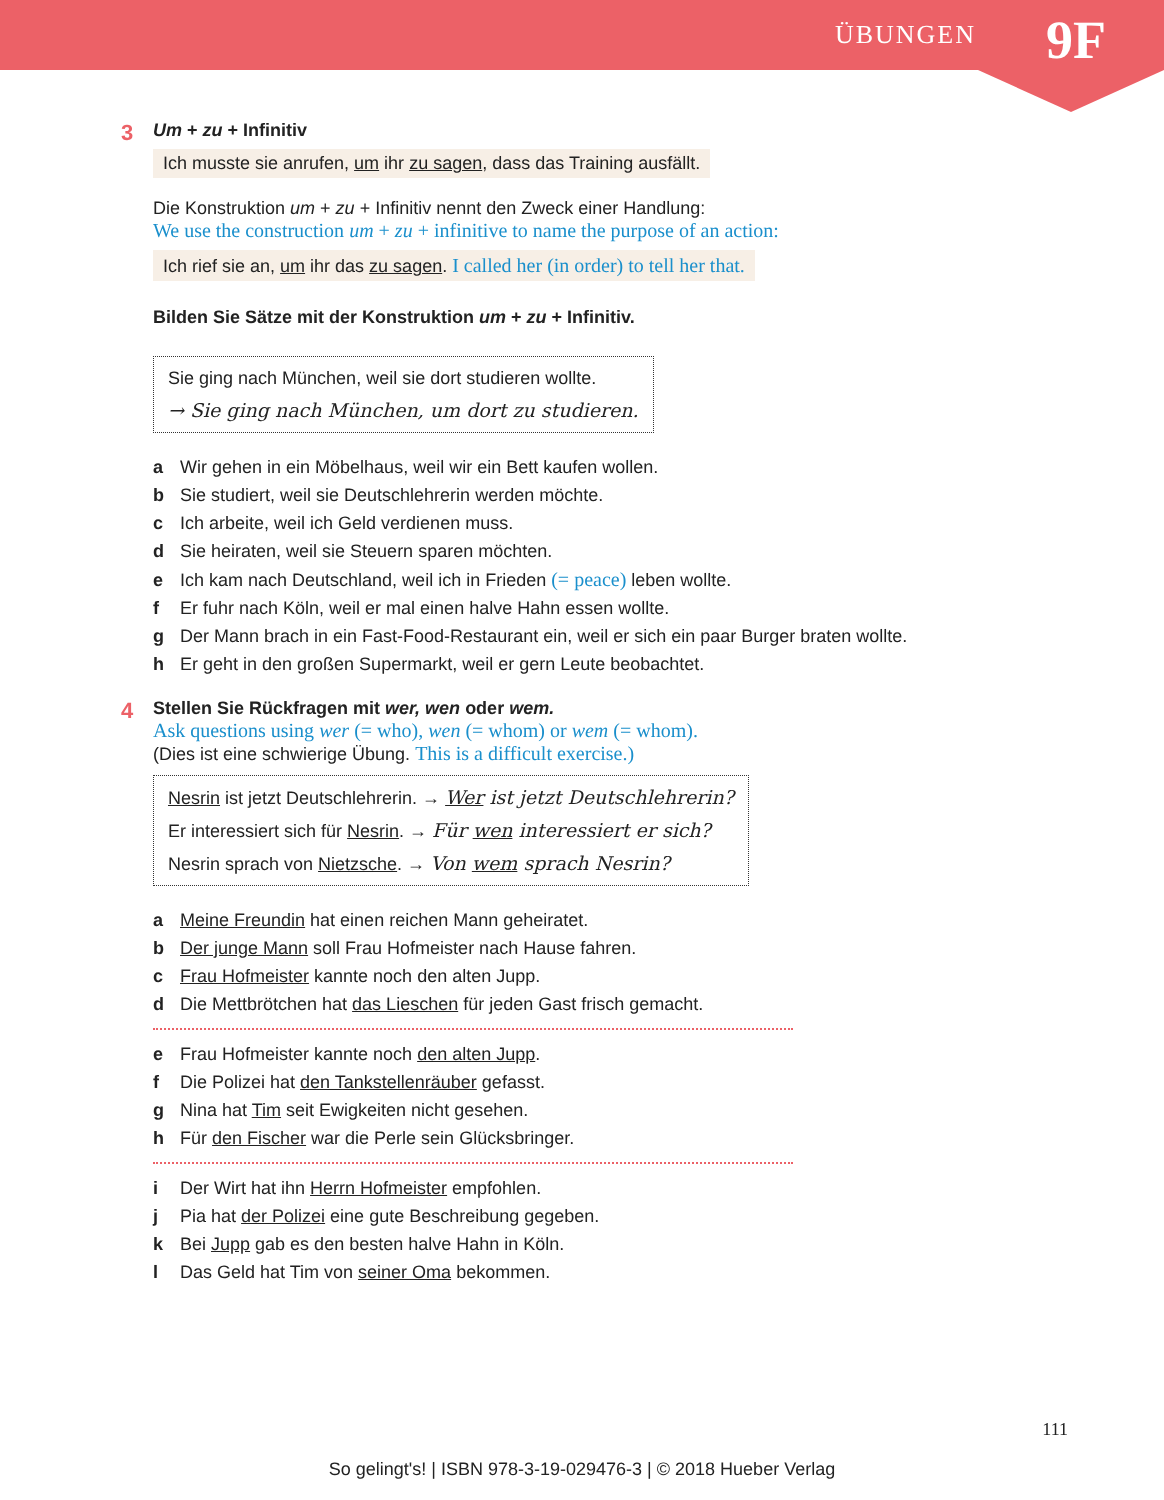ÜBUNGEN 9F
3 Um + zu + Infinitiv
Ich musste sie anrufen, um ihr zu sagen, dass das Training ausfällt.
Die Konstruktion um + zu + Infinitiv nennt den Zweck einer Handlung:
We use the construction um + zu + infinitive to name the purpose of an action:
Ich rief sie an, um ihr das zu sagen. I called her (in order) to tell her that.
Bilden Sie Sätze mit der Konstruktion um + zu + Infinitiv.
Sie ging nach München, weil sie dort studieren wollte.
→ Sie ging nach München, um dort zu studieren.
a Wir gehen in ein Möbelhaus, weil wir ein Bett kaufen wollen.
b Sie studiert, weil sie Deutschlehrerin werden möchte.
c Ich arbeite, weil ich Geld verdienen muss.
d Sie heiraten, weil sie Steuern sparen möchten.
e Ich kam nach Deutschland, weil ich in Frieden (= peace) leben wollte.
f Er fuhr nach Köln, weil er mal einen halve Hahn essen wollte.
g Der Mann brach in ein Fast-Food-Restaurant ein, weil er sich ein paar Burger braten wollte.
h Er geht in den großen Supermarkt, weil er gern Leute beobachtet.
4 Stellen Sie Rückfragen mit wer, wen oder wem.
Ask questions using wer (= who), wen (= whom) or wem (= whom).
(Dies ist eine schwierige Übung. This is a difficult exercise.)
Nesrin ist jetzt Deutschlehrerin. → Wer ist jetzt Deutschlehrerin?
Er interessiert sich für Nesrin. → Für wen interessiert er sich?
Nesrin sprach von Nietzsche. → Von wem sprach Nesrin?
a Meine Freundin hat einen reichen Mann geheiratet.
b Der junge Mann soll Frau Hofmeister nach Hause fahren.
c Frau Hofmeister kannte noch den alten Jupp.
d Die Mettbrötchen hat das Lieschen für jeden Gast frisch gemacht.
e Frau Hofmeister kannte noch den alten Jupp.
f Die Polizei hat den Tankstellenräuber gefasst.
g Nina hat Tim seit Ewigkeiten nicht gesehen.
h Für den Fischer war die Perle sein Glücksbringer.
i Der Wirt hat ihn Herrn Hofmeister empfohlen.
j Pia hat der Polizei eine gute Beschreibung gegeben.
k Bei Jupp gab es den besten halve Hahn in Köln.
l Das Geld hat Tim von seiner Oma bekommen.
111
So gelingt's! | ISBN 978-3-19-029476-3 | © 2018 Hueber Verlag